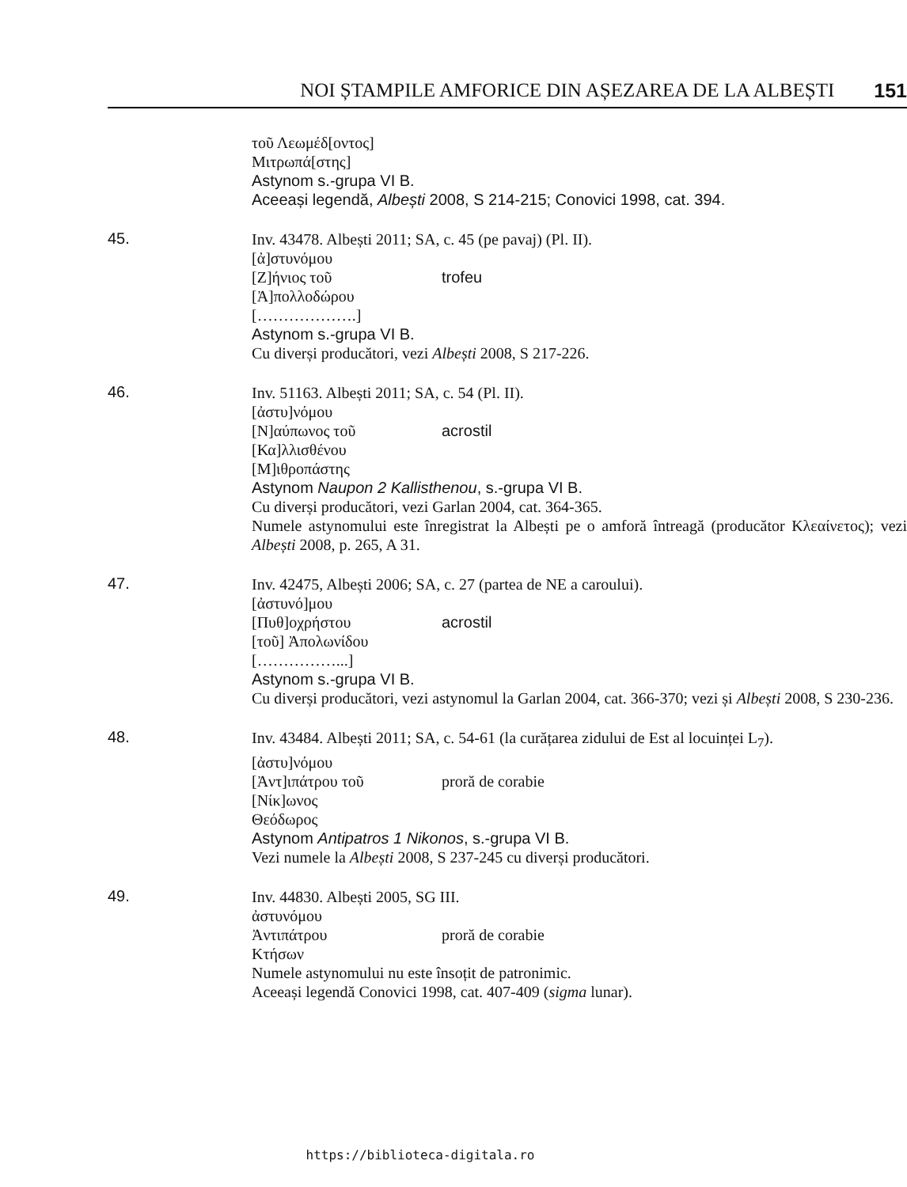NOI ȘTAMPILE AMFORICE DIN AȘEZAREA DE LA ALBEȘTI 151
τοῦ Λεωμέδ[οντος]
Μιτρωπά[στης]
Astynom s.-grupa VI B.
Aceeași legendă, Albești 2008, S 214-215; Conovici 1998, cat. 394.
45.
Inv. 43478. Albești 2011; SA, c. 45 (pe pavaj) (Pl. II).
[ἀ]στυνόμου
[Ζ]ήνιος τοῦ trofeu
[Ἀ]πολλοδώρου
[……………….]
Astynom s.-grupa VI B.
Cu diverși producători, vezi Albești 2008, S 217-226.
46.
Inv. 51163. Albești 2011; SA, c. 54 (Pl. II).
[ἀστυ]νόμου
[Ν]αύπωνος τοῦ acrostil
[Κα]λλισθένου
[Μ]ιθροπάστης
Astynom Naupon 2 Kallisthenou, s.-grupa VI B.
Cu diverși producători, vezi Garlan 2004, cat. 364-365.
Numele astynomului este înregistrat la Albești pe o amforă întreagă (producător Κλεαίνετος); vezi Albești 2008, p. 265, A 31.
47.
Inv. 42475, Albești 2006; SA, c. 27 (partea de NE a caroului).
[ἀστυνό]μου
[Πυθ]οχρήστου acrostil
[τοῦ] Ἀπολωνίδου
[……………...]
Astynom s.-grupa VI B.
Cu diverși producători, vezi astynomul la Garlan 2004, cat. 366-370; vezi și Albești 2008, S 230-236.
48.
Inv. 43484. Albești 2011; SA, c. 54-61 (la curățarea zidului de Est al locuinței L<sub>7</sub>).
[ἀστυ]νόμου
[Ἀντ]ιπάτρου τοῦ proră de corabie
[Νίκ]ωνος
Θεόδωρος
Astynom Antipatros 1 Nikonos, s.-grupa VI B.
Vezi numele la Albești 2008, S 237-245 cu diverși producători.
49.
Inv. 44830. Albești 2005, SG III.
ἀστυνόμου
Ἀντιπάτρου proră de corabie
Κτήσων
Numele astynomului nu este însoțit de patronimic.
Aceeași legendă Conovici 1998, cat. 407-409 (sigma lunar).
https://biblioteca-digitala.ro